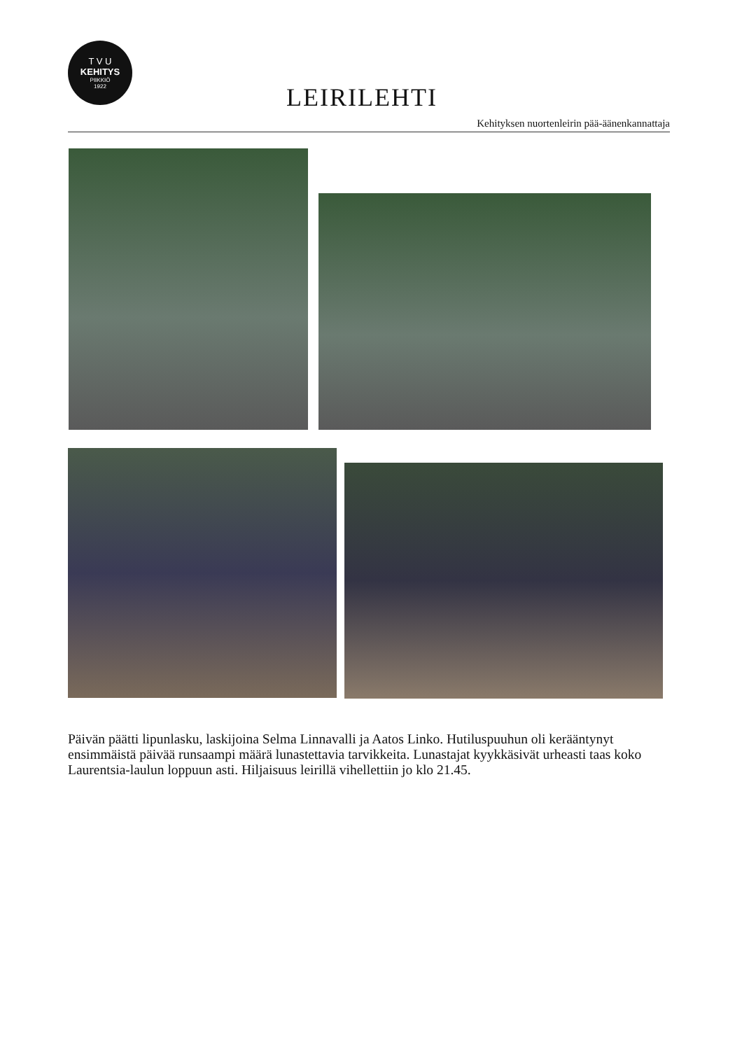T V U
KEHITYS
PIIKKIÖ
1922
LEIRILEHTI
Kehityksen nuortenleirin pää-äänenkannattaja
Päivän päätti lipunlasku, laskijoina Selma Linnavalli ja Aatos Linko. Hutiluspuuhun oli kerääntynyt ensimmäistä päivää runsaampi määrä lunastettavia tarvikkeita. Lunastajat kyykkäsivät urheasti taas koko Laurentsia-laulun loppuun asti. Hiljaisuus leirillä vihellettiin jo klo 21.45.